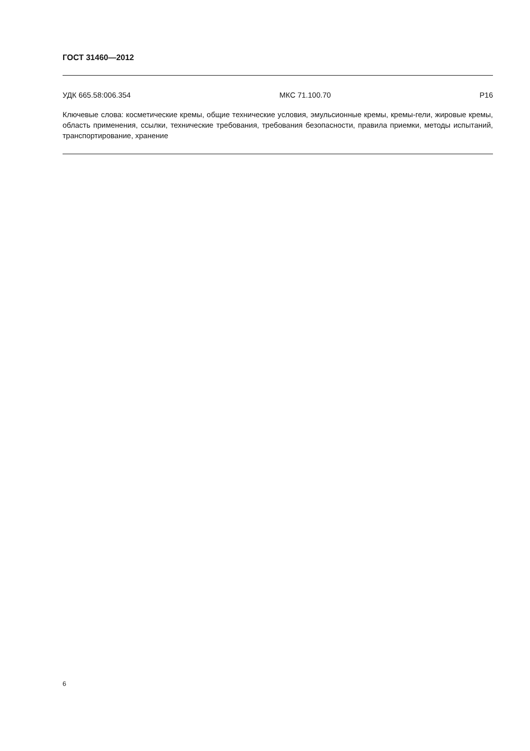ГОСТ 31460—2012
УДК 665.58:006.354 МКС 71.100.70 Р16
Ключевые слова: косметические кремы, общие технические условия, эмульсионные кремы, кремы-гели, жировые кремы, область применения, ссылки, технические требования, требования безопасности, правила приемки, методы испытаний, транспортирование, хранение
6